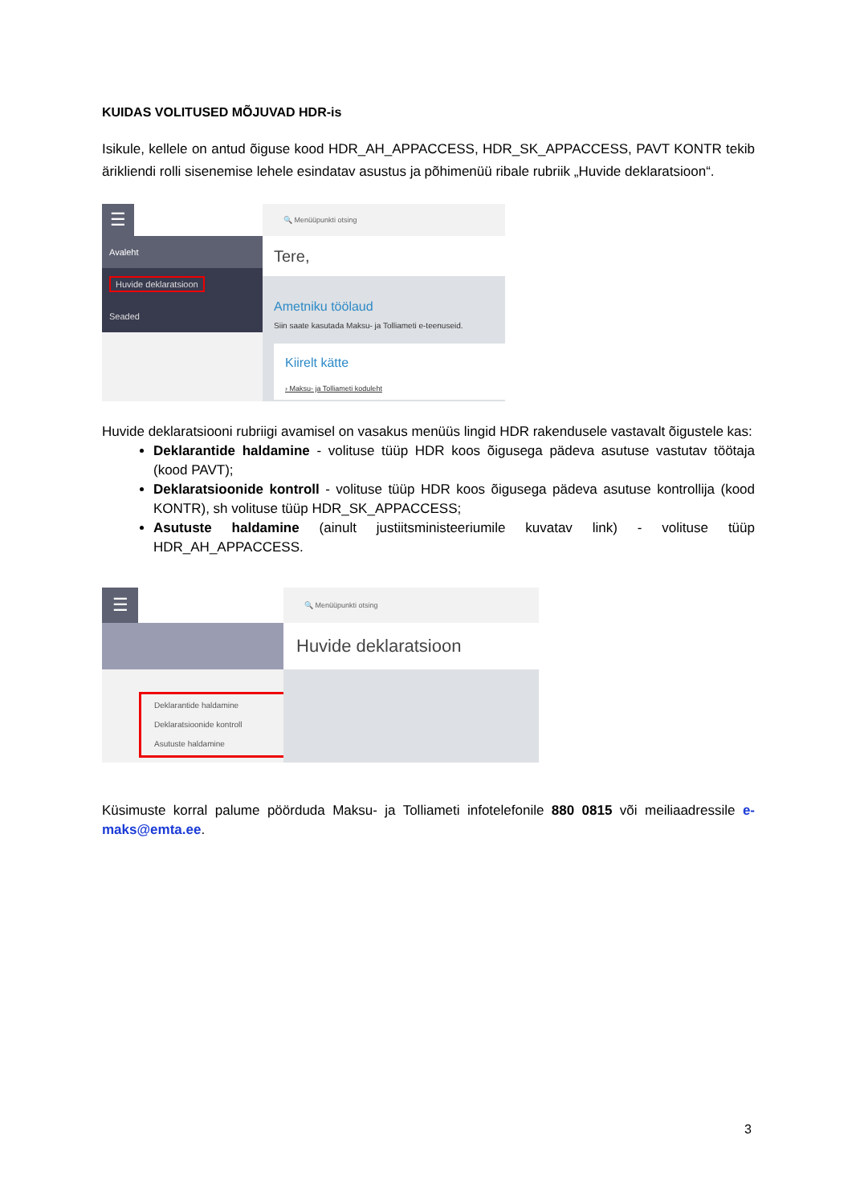KUIDAS VOLITUSED MÕJUVAD HDR-is
Isikule, kellele on antud õiguse kood HDR_AH_APPACCESS, HDR_SK_APPACCESS, PAVT KONTR tekib ärikliendi rolli sisenemise lehele esindatav asustus ja põhimenüü ribale rubriik „Huvide deklaratsioon“.
☰
Avaleht
Huvide deklaratsioon
Seaded
🔍 Menüüpunkti otsing
Tere,
Ametniku töölaud
Siin saate kasutada Maksu- ja Tolliameti e-teenuseid.
Kiirelt kätte
› Maksu- ja Tolliameti koduleht
Huvide deklaratsiooni rubriigi avamisel on vasakus menüüs lingid HDR rakendusele vastavalt õigustele kas:
Deklarantide haldamine - volituse tüüp HDR koos õigusega pädeva asutuse vastutav töötaja (kood PAVT);
Deklaratsioonide kontroll - volituse tüüp HDR koos õigusega pädeva asutuse kontrollija (kood KONTR), sh volituse tüüp HDR_SK_APPACCESS;
Asutuste haldamine (ainult justiitsministeeriumile kuvatav link) - volituse tüüp HDR_AH_APPACCESS.
☰
Deklarantide haldamine
Deklaratsioonide kontroll
Asutuste haldamine
🔍 Menüüpunkti otsing
Huvide deklaratsioon
Küsimuste korral palume pöörduda Maksu- ja Tolliameti infotelefonile 880 0815 või meiliaadressile e-maks@emta.ee.
3